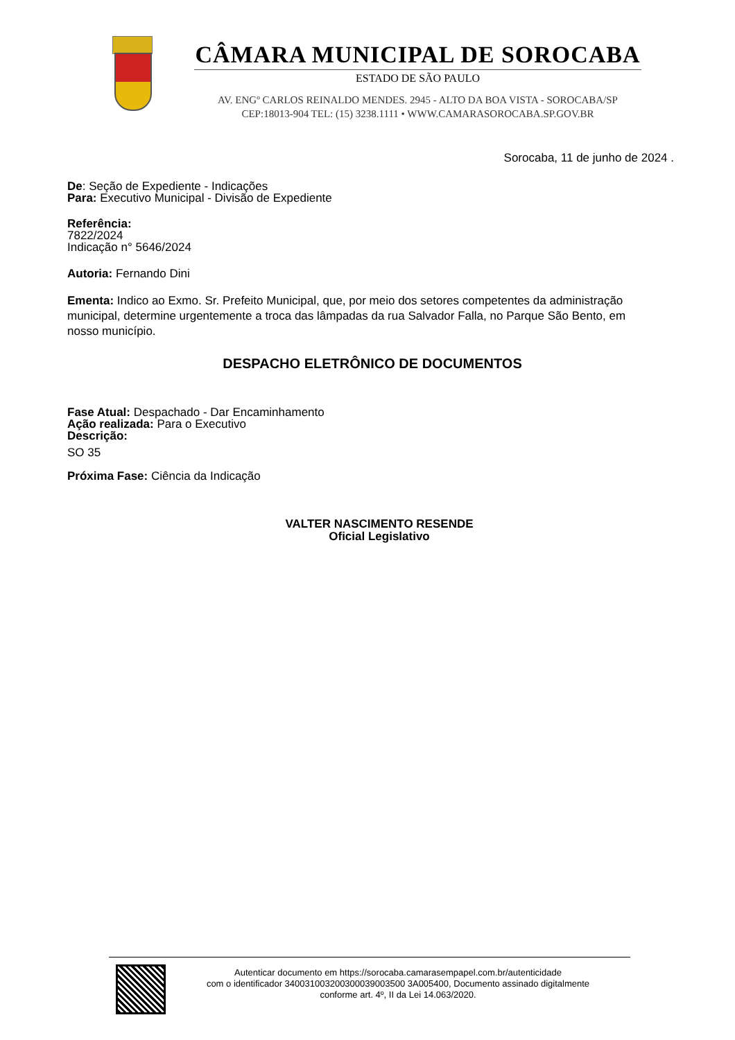CÂMARA MUNICIPAL DE SOROCABA
ESTADO DE SÃO PAULO
AV. ENGº CARLOS REINALDO MENDES. 2945 - ALTO DA BOA VISTA - SOROCABA/SP
CEP:18013-904 TEL: (15) 3238.1111 • WWW.CAMARASOROCABA.SP.GOV.BR
Sorocaba, 11 de junho de 2024 .
De: Seção de Expediente - Indicações
Para: Executivo Municipal - Divisão de Expediente
Referência:
7822/2024
Indicação n° 5646/2024
Autoria: Fernando Dini
Ementa: Indico ao Exmo. Sr. Prefeito Municipal, que, por meio dos setores competentes da administração municipal, determine urgentemente a troca das lâmpadas da rua Salvador Falla, no Parque São Bento, em nosso município.
DESPACHO ELETRÔNICO DE DOCUMENTOS
Fase Atual: Despachado - Dar Encaminhamento
Ação realizada: Para o Executivo
Descrição:
SO 35
Próxima Fase: Ciência da Indicação
VALTER NASCIMENTO RESENDE
Oficial Legislativo
Autenticar documento em https://sorocaba.camarasempapel.com.br/autenticidade
com o identificador 340031003200300039003500 3A005400, Documento assinado digitalmente
conforme art. 4º, II da Lei 14.063/2020.